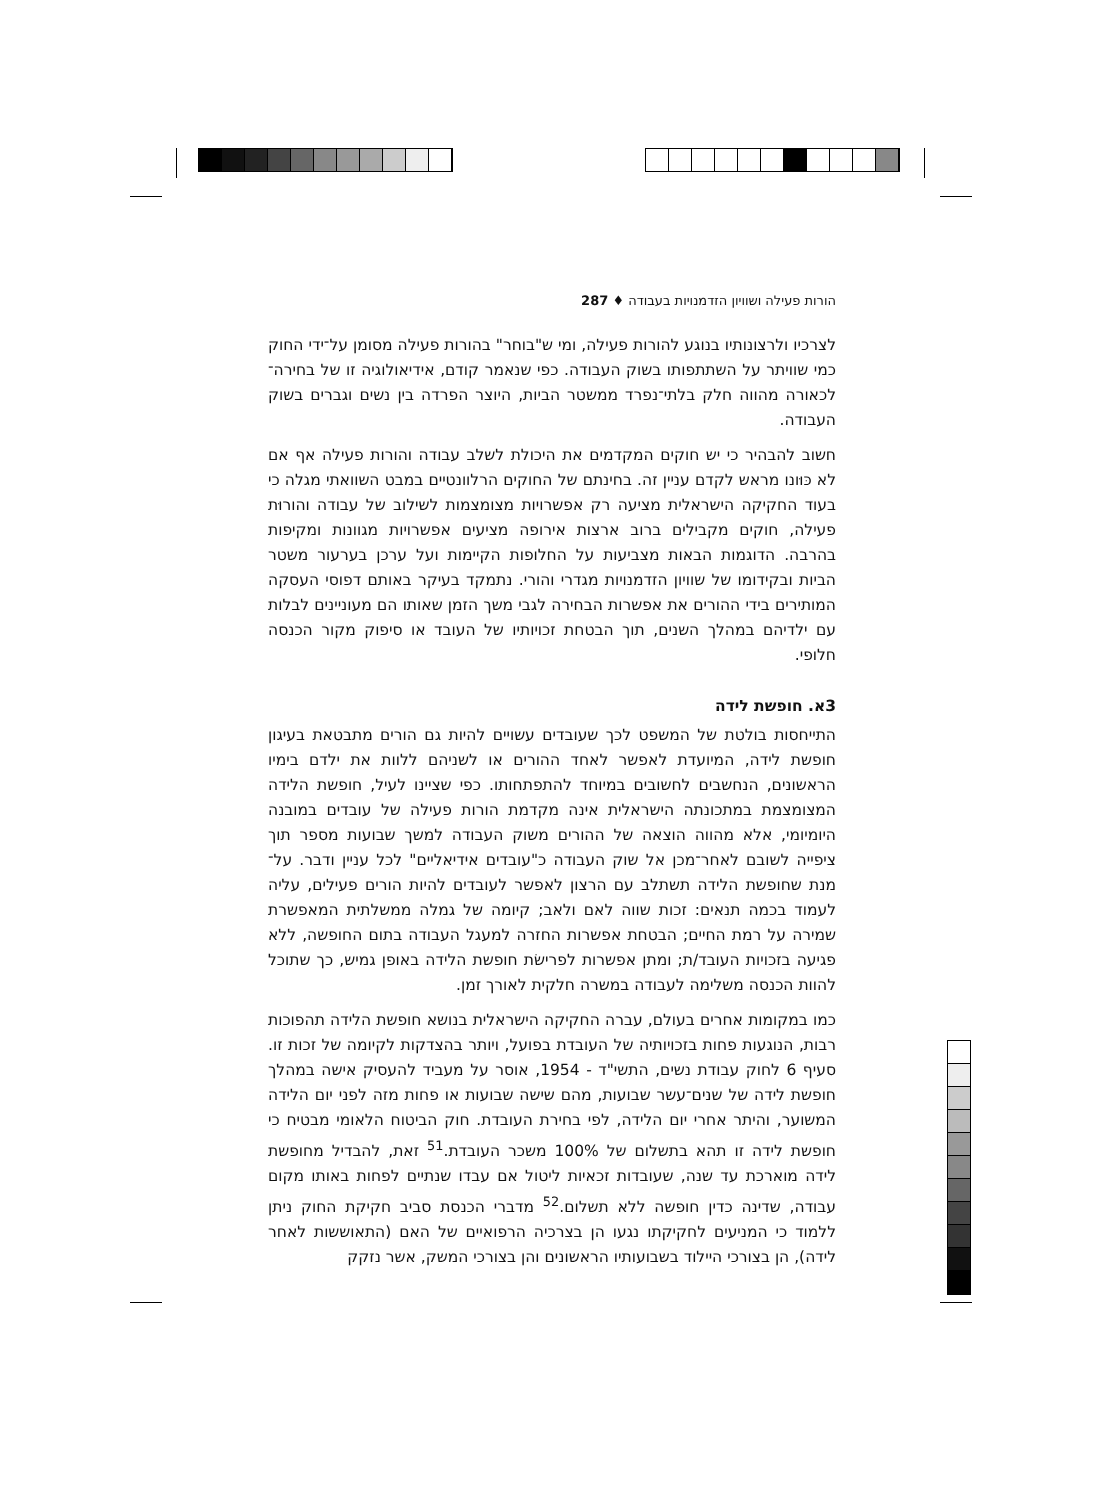הורות פעילה ושוויון הזדמנויות בעבודה ♦ 287
לצרכיו ולרצונותיו בנוגע להורות פעילה, ומי ש"בוחר" בהורות פעילה מסומן על־ידי החוק כמי שוויתר על השתתפותו בשוק העבודה. כפי שנאמר קודם, אידיאולוגיה זו של בחירה־לכאורה מהווה חלק בלתי־נפרד ממשטר הביות, היוצר הפרדה בין נשים וגברים בשוק העבודה.
חשוב להבהיר כי יש חוקים המקדמים את היכולת לשלב עבודה והורות פעילה אף אם לא כּוּונו מראש לקדם עניין זה. בחינתם של החוקים הרלוונטיים במבט השוואתי מגלה כי בעוד החקיקה הישראלית מציעה רק אפשרויות מצומצמות לשילוב של עבודה והורוּת פעילה, חוקים מקבילים ברוב ארצות אירופה מציעים אפשרויות מגוונות ומקיפות בהרבה. הדוגמות הבאות מצביעות על החלופות הקיימות ועל ערכן בערעור משטר הביות ובקידומו של שוויון הזדמנויות מגדרי והורי. נתמקד בעיקר באותם דפוסי העסקה המותירים בידי ההורים את אפשרות הבחירה לגבי משך הזמן שאותו הם מעוניינים לבלות עם ילדיהם במהלך השנים, תוך הבטחת זכויותיו של העובד או סיפוק מקור הכנסה חלופי.
3א. חופשת לידה
התייחסות בולטת של המשפט לכך שעובדים עשויים להיות גם הורים מתבטאת בעיגון חופשת לידה, המיועדת לאפשר לאחד ההורים או לשניהם ללוות את ילדם בימיו הראשונים, הנחשבים לחשובים במיוחד להתפתחותו. כפי שציינו לעיל, חופשת הלידה המצומצמת במתכונתה הישראלית אינה מקדמת הורות פעילה של עובדים במובנה היומיומי, אלא מהווה הוצאה של ההורים משוק העבודה למשך שבועות מספר תוך ציפייה לשובם לאחר־מכן אל שוק העבודה כ"עובדים אידיאליים" לכל עניין ודבר. על־מנת שחופשת הלידה תשתלב עם הרצון לאפשר לעובדים להיות הורים פעילים, עליה לעמוד בכמה תנאים: זכות שווה לאם ולאב; קיומה של גמלה ממשלתית המאפשרת שמירה על רמת החיים; הבטחת אפשרות החזרה למעגל העבודה בתום החופשה, ללא פגיעה בזכויות העובד/ת; ומתן אפשרות לפרישׂת חופשת הלידה באופן גמיש, כך שתוכל להוות הכנסה משלימה לעבודה במשרה חלקית לאורך זמן.
כמו במקומות אחרים בעולם, עברה החקיקה הישראלית בנושא חופשת הלידה תהפוכות רבות, הנוגעות פחות בזכויותיה של העובדת בפועל, ויותר בהצדקות לקיומה של זכות זו. סעיף 6 לחוק עבודת נשים, התשי"ד - 1954, אוסר על מעביד להעסיק אישה במהלך חופשת לידה של שנים־עשר שבועות, מהם שישה שבועות או פחות מזה לפני יום הלידה המשוער, והיתר אחרי יום הלידה, לפי בחירת העובדת. חוק הביטוח הלאומי מבטיח כי חופשת לידה זו תהא בתשלום של 100% משכר העובדת.<sup>51</sup> זאת, להבדיל מחופשת לידה מוארכת עד שנה, שעובדות זכאיות ליטול אם עבדו שנתיים לפחות באותו מקום עבודה, שדינה כדין חופשה ללא תשלום.<sup>52</sup> מדברי הכנסת סביב חקיקת החוק ניתן ללמוד כי המניעים לחקיקתו נגעו הן בצרכיה הרפואיים של האם (התאוששות לאחר לידה), הן בצורכי היילוד בשבועותיו הראשונים והן בצורכי המשק, אשר נזקק